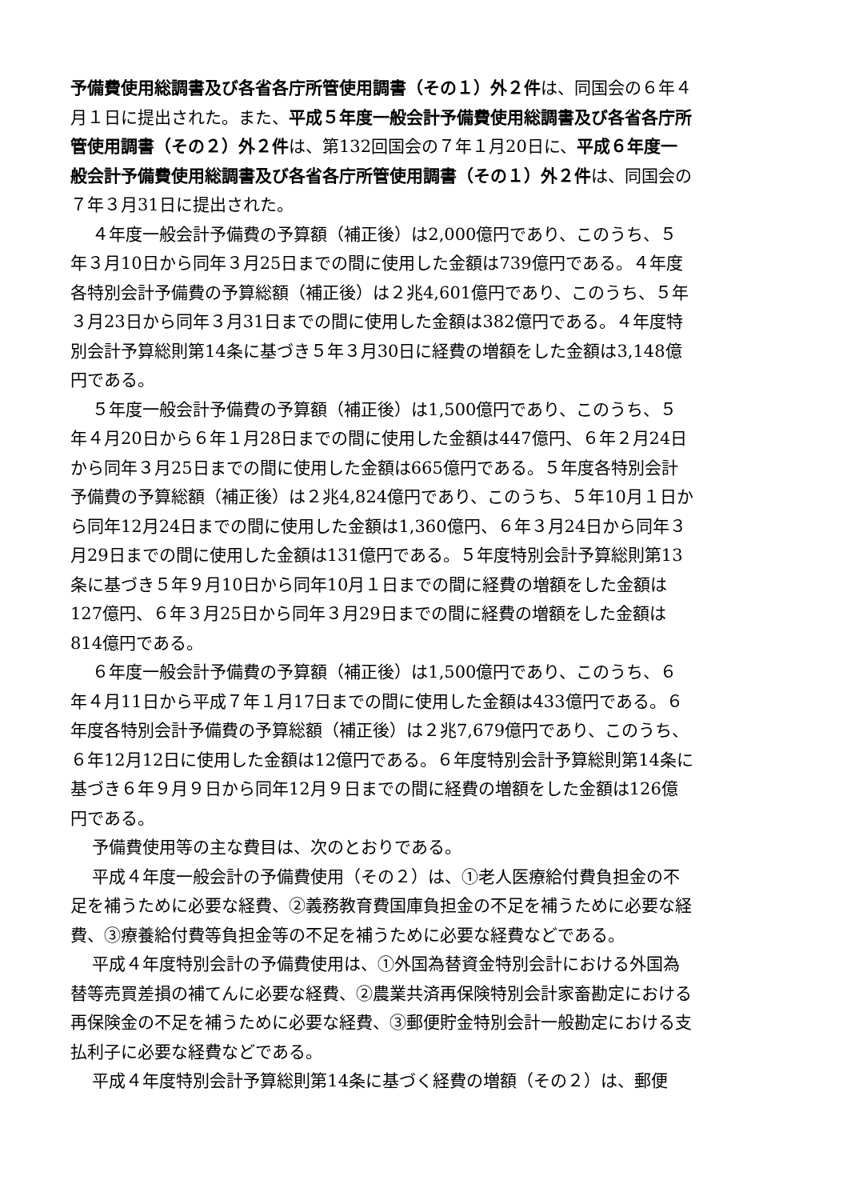予備費使用総調書及び各省各庁所管使用調書（その１）外２件は、同国会の６年４月１日に提出された。また、平成５年度一般会計予備費使用総調書及び各省各庁所管使用調書（その２）外２件は、第132回国会の７年１月20日に、平成６年度一般会計予備費使用総調書及び各省各庁所管使用調書（その１）外２件は、同国会の７年３月31日に提出された。
４年度一般会計予備費の予算額（補正後）は2,000億円であり、このうち、５年３月10日から同年３月25日までの間に使用した金額は739億円である。４年度各特別会計予備費の予算総額（補正後）は２兆4,601億円であり、このうち、５年３月23日から同年３月31日までの間に使用した金額は382億円である。４年度特別会計予算総則第14条に基づき５年３月30日に経費の増額をした金額は3,148億円である。
５年度一般会計予備費の予算額（補正後）は1,500億円であり、このうち、５年４月20日から６年１月28日までの間に使用した金額は447億円、６年２月24日から同年３月25日までの間に使用した金額は665億円である。５年度各特別会計予備費の予算総額（補正後）は２兆4,824億円であり、このうち、５年10月１日から同年12月24日までの間に使用した金額は1,360億円、６年３月24日から同年３月29日までの間に使用した金額は131億円である。５年度特別会計予算総則第13条に基づき５年９月10日から同年10月１日までの間に経費の増額をした金額は127億円、６年３月25日から同年３月29日までの間に経費の増額をした金額は814億円である。
６年度一般会計予備費の予算額（補正後）は1,500億円であり、このうち、６年４月11日から平成７年１月17日までの間に使用した金額は433億円である。６年度各特別会計予備費の予算総額（補正後）は２兆7,679億円であり、このうち、６年12月12日に使用した金額は12億円である。６年度特別会計予算総則第14条に基づき６年９月９日から同年12月９日までの間に経費の増額をした金額は126億円である。
予備費使用等の主な費目は、次のとおりである。
平成４年度一般会計の予備費使用（その２）は、①老人医療給付費負担金の不足を補うために必要な経費、②義務教育費国庫負担金の不足を補うために必要な経費、③療養給付費等負担金等の不足を補うために必要な経費などである。
平成４年度特別会計の予備費使用は、①外国為替資金特別会計における外国為替等売買差損の補てんに必要な経費、②農業共済再保険特別会計家畜勘定における再保険金の不足を補うために必要な経費、③郵便貯金特別会計一般勘定における支払利子に必要な経費などである。
平成４年度特別会計予算総則第14条に基づく経費の増額（その２）は、郵便